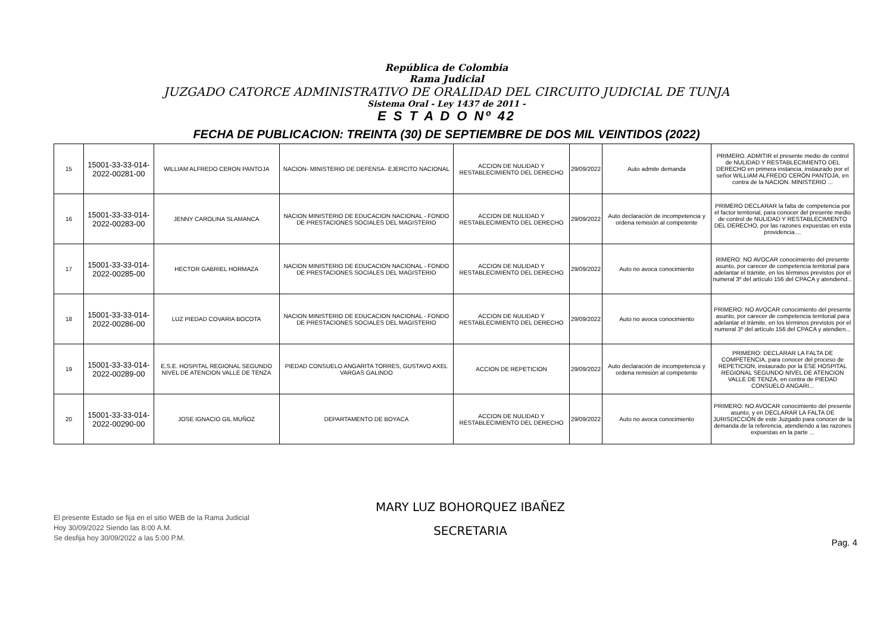República de Colombia
Rama Judicial
JUZGADO CATORCE ADMINISTRATIVO DE ORALIDAD DEL CIRCUITO JUDICIAL DE TUNJA
Sistema Oral - Ley 1437 de 2011 -
E S T A D O Nº 42
FECHA DE PUBLICACION: TREINTA (30) DE SEPTIEMBRE DE DOS MIL VEINTIDOS (2022)
| 15 | 15001-33-33-014-2022-00281-00 | WILLIAM ALFREDO CERON PANTOJA | NACION- MINISTERIO DE DEFENSA- EJERCITO NACIONAL | ACCION DE NULIDAD Y RESTABLECIMIENTO DEL DERECHO | 29/09/2022 | Auto admite demanda | PRIMERO. ADMITIR el presente medio de control de NULIDAD Y RESTABLECIMIENTO DEL DERECHO en primera instancia, instaurado por el señor WILLIAM ALFREDO CERÓN PANTOJA, en contra de la NACION. MINISTERIO ... |
| 16 | 15001-33-33-014-2022-00283-00 | JENNY CAROLINA SLAMANCA | NACION MINISTERIO DE EDUCACION NACIONAL - FONDO DE PRESTACIONES SOCIALES DEL MAGISTERIO | ACCION DE NULIDAD Y RESTABLECIMIENTO DEL DERECHO | 29/09/2022 | Auto declaración de incompetencia y ordena remisión al competente | PRIMERO DECLARAR la falta de competencia por el factor territorial, para conocer del presente medio de control de NULIDAD Y RESTABLECIMIENTO DEL DERECHO, por las razones expuestas en esta providencia.... |
| 17 | 15001-33-33-014-2022-00285-00 | HECTOR GABRIEL HORMAZA | NACION MINISTERIO DE EDUCACION NACIONAL - FONDO DE PRESTACIONES SOCIALES DEL MAGISTERIO | ACCION DE NULIDAD Y RESTABLECIMIENTO DEL DERECHO | 29/09/2022 | Auto no avoca conocimiento | RIMERO: NO AVOCAR conocimiento del presente asunto, por carecer de competencia territorial para adelantar el trámite, en los términos previstos por el numeral 3º del artículo 156 del CPACA y atendiend... |
| 18 | 15001-33-33-014-2022-00286-00 | LUZ PIEDAD COVARIA BOCOTA | NACION MINISTERIO DE EDUCACION NACIONAL - FONDO DE PRESTACIONES SOCIALES DEL MAGISTERIO | ACCION DE NULIDAD Y RESTABLECIMIENTO DEL DERECHO | 29/09/2022 | Auto no avoca conocimiento | PRIMERO: NO AVOCAR conocimiento del presente asunto, por carecer de competencia territorial para adelantar el trámite, en los términos previstos por el numeral 3º del artículo 156 del CPACA y atendien... |
| 19 | 15001-33-33-014-2022-00289-00 | E.S.E. HOSPITAL REGIONAL SEGUNDO NIVEL DE ATENCION VALLE DE TENZA | PIEDAD CONSUELO ANGARITA TORRES, GUSTAVO AXEL VARGAS GALINDO | ACCION DE REPETICION | 29/09/2022 | Auto declaración de incompetencia y ordena remisión al competente | PRIMERO: DECLARAR LA FALTA DE COMPETENCIA, para conocer del proceso de REPETICION, instaurado por la ESE HOSPITAL REGIONAL SEGUNDO NIVEL DE ATENCION VALLE DE TENZA, en contra de PIEDAD CONSUELO ANGARI... |
| 20 | 15001-33-33-014-2022-00290-00 | JOSE IGNACIO GIL MUÑOZ | DEPARTAMENTO DE BOYACA | ACCION DE NULIDAD Y RESTABLECIMIENTO DEL DERECHO | 29/09/2022 | Auto no avoca conocimiento | PRIMERO: NO AVOCAR conocimiento del presente asunto, y en DECLARAR LA FALTA DE JURISDICCIÓN de este Juzgado para conocer de la demanda de la referencia, atendiendo a las razones expuestas en la parte ... |
El presente Estado se fija en el sitio WEB de la Rama Judicial
Hoy 30/09/2022 Siendo las 8:00 A.M.
Se desfija hoy 30/09/2022 a las 5:00 P.M.
MARY LUZ BOHORQUEZ IBAÑEZ
SECRETARIA
Pag. 4